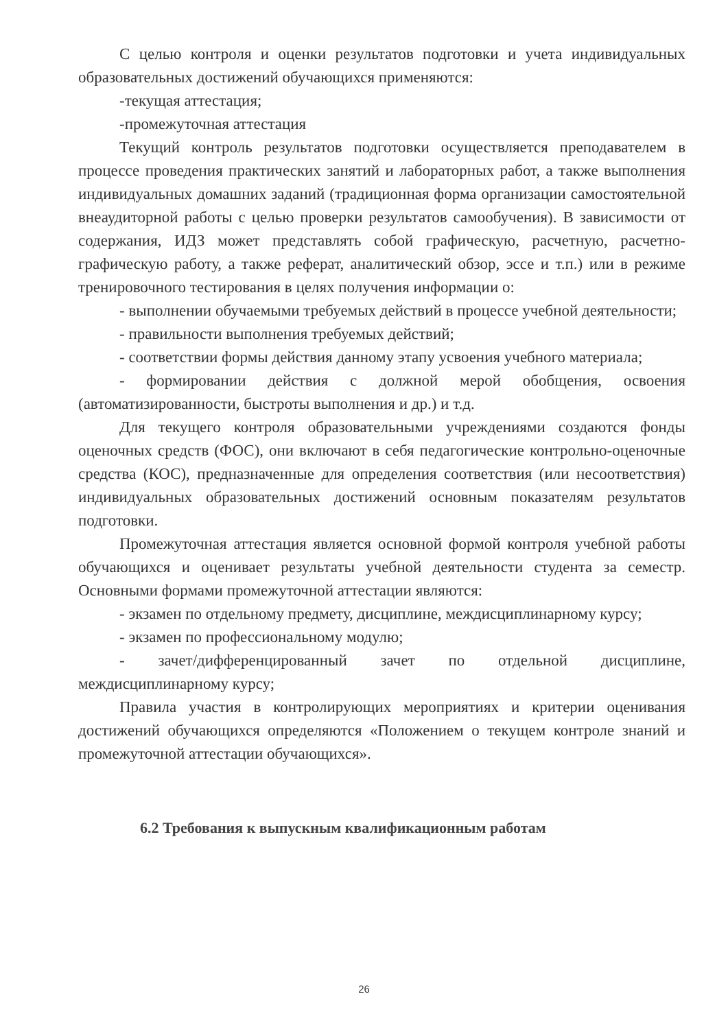С целью контроля и оценки результатов подготовки и учета индивидуальных образовательных достижений обучающихся применяются:
-текущая аттестация;
-промежуточная аттестация
Текущий контроль результатов подготовки осуществляется преподавателем в процессе проведения практических занятий и лабораторных работ, а также выполнения индивидуальных домашних заданий (традиционная форма организации самостоятельной внеаудиторной работы с целью проверки результатов самообучения). В зависимости от содержания, ИДЗ может представлять собой графическую, расчетную, расчетно-графическую работу, а также реферат, аналитический обзор, эссе и т.п.) или в режиме тренировочного тестирования в целях получения информации о:
- выполнении обучаемыми требуемых действий в процессе учебной деятельности;
- правильности выполнения требуемых действий;
- соответствии формы действия данному этапу усвоения учебного материала;
- формировании действия с должной мерой обобщения, освоения (автоматизированности, быстроты выполнения и др.) и т.д.
Для текущего контроля образовательными учреждениями создаются фонды оценочных средств (ФОС), они включают в себя педагогические контрольно-оценочные средства (КОС), предназначенные для определения соответствия (или несоответствия) индивидуальных образовательных достижений основным показателям результатов подготовки.
Промежуточная аттестация является основной формой контроля учебной работы обучающихся и оценивает результаты учебной деятельности студента за семестр. Основными формами промежуточной аттестации являются:
- экзамен по отдельному предмету, дисциплине, междисциплинарному курсу;
- экзамен по профессиональному модулю;
- зачет/дифференцированный зачет по отдельной дисциплине, междисциплинарному курсу;
Правила участия в контролирующих мероприятиях и критерии оценивания достижений обучающихся определяются «Положением о текущем контроле знаний и промежуточной аттестации обучающихся».
6.2 Требования к выпускным квалификационным работам
26